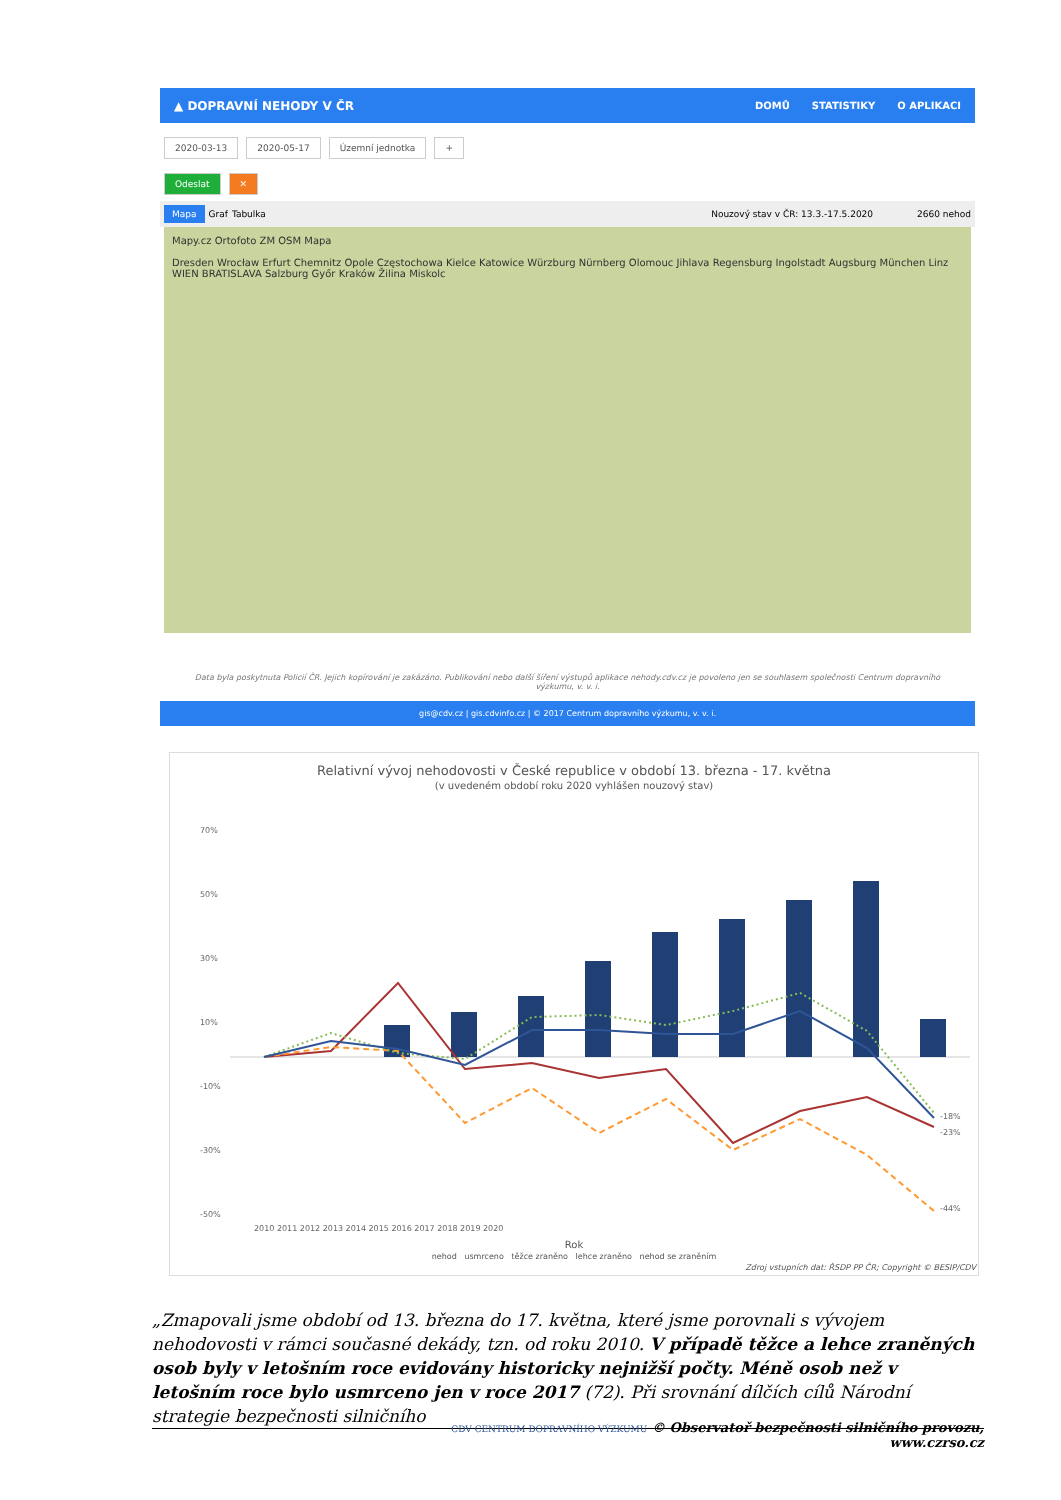▲ DOPRAVNÍ NEHODY V ČR
DOMŮ STATISTIKY O APLIKACI
2020-03-13 2020-05-17 Územní jednotka +
Odeslat ✕
Mapa Graf Tabulka Nouzový stav v ČR: 13.3.-17.5.2020 2660 nehod
Mapy.cz Ortofoto ZM OSM Mapa
Dresden Wrocław Erfurt Chemnitz Opole Częstochowa Kielce Katowice Würzburg Nürnberg Olomouc Jihlava Regensburg Ingolstadt Augsburg München Linz WIEN BRATISLAVA Salzburg Győr Kraków Žilina Miskolc
Data byla poskytnuta Policií ČR. Jejich kopírování je zakázáno. Publikování nebo další šíření výstupů aplikace nehody.cdv.cz je povoleno jen se souhlasem společnosti Centrum dopravního výzkumu, v. v. i.
gis@cdv.cz | gis.cdvinfo.cz | © 2017 Centrum dopravního výzkumu, v. v. i.
Relativní vývoj nehodovosti v České republice v období 13. března - 17. května
(v uvedeném období roku 2020 vyhlášen nouzový stav)
70%
50%
30%
10%
-10%
-30%
-50%
-18%
-23%
-44%
2010 2011 2012 2013 2014 2015 2016 2017 2018 2019 2020
Rok
nehod usmrceno těžce zraněno lehce zraněno nehod se zraněním
Zdroj vstupních dat: ŘSDP PP ČR; Copyright © BESIP/CDV
„Zmapovali jsme období od 13. března do 17. května, které jsme porovnali s vývojem nehodovosti v rámci současné dekády, tzn. od roku 2010. V případě těžce a lehce zraněných osob byly v letošním roce evidovány historicky nejnižší počty. Méně osob než v letošním roce bylo usmrceno jen v roce 2017 (72). Při srovnání dílčích cílů Národní strategie bezpečnosti silničního
CDV CENTRUM DOPRAVNÍHO VÝZKUMU © Observatoř bezpečnosti silničního provozu, www.czrso.cz